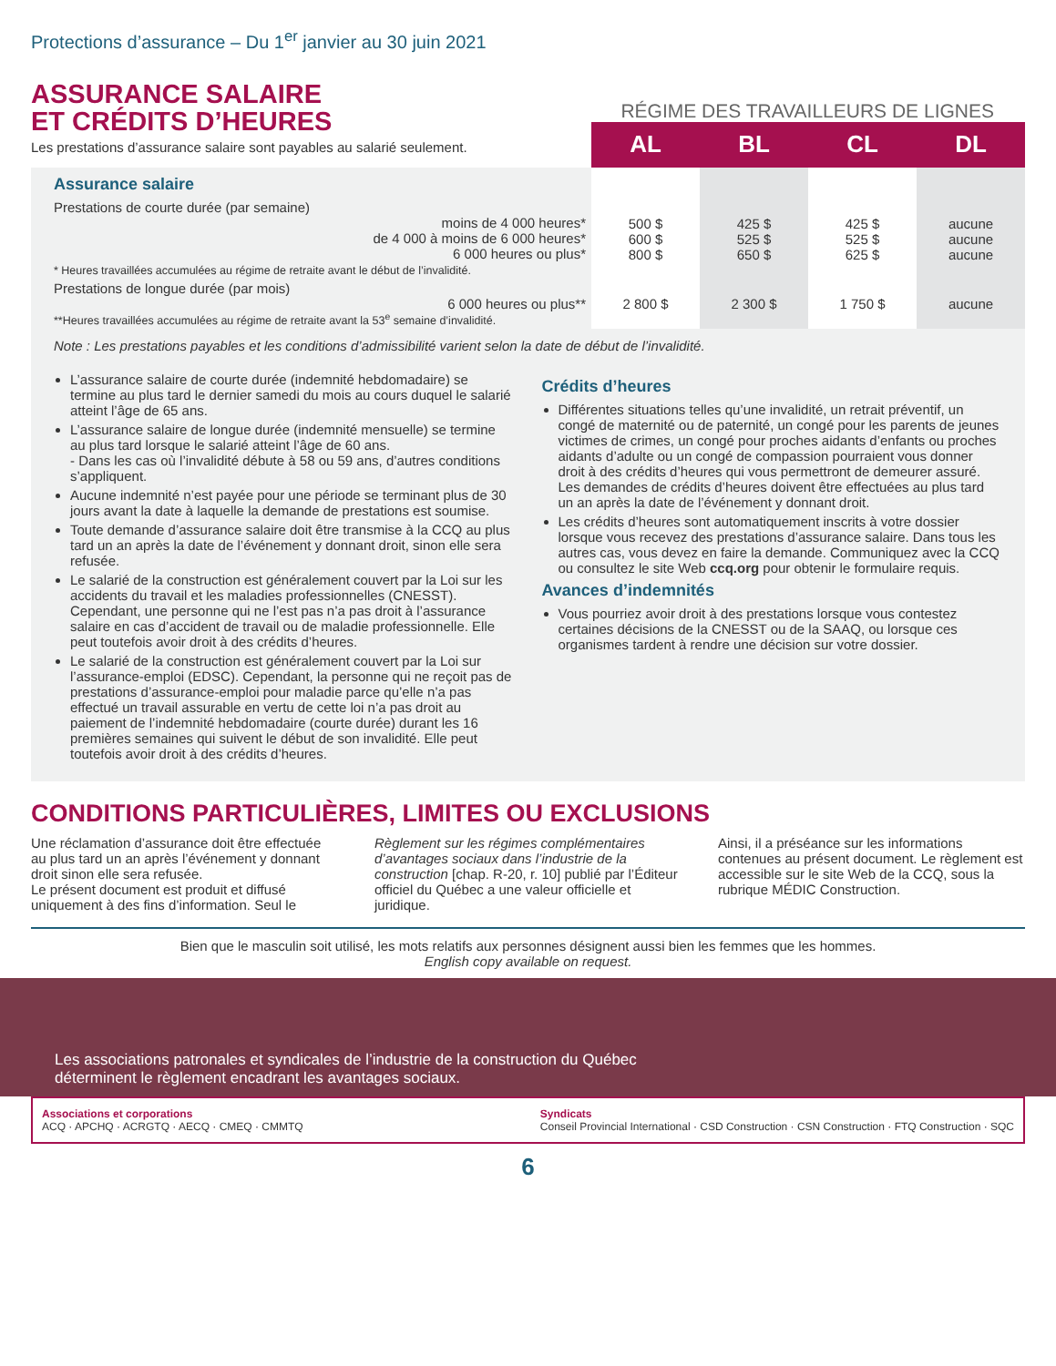Protections d’assurance – Du 1<sup>er</sup> janvier au 30 juin 2021
ASSURANCE SALAIRE
ET CRÉDITS D’HEURES
Les prestations d’assurance salaire sont payables au salarié seulement.
RÉGIME DES TRAVAILLEURS DE LIGNES
| | AL | BL | CL | DL |
| Assurance salaire Prestations de courte durée (par semaine) moins de 4 000 heures* de 4 000 à moins de 6 000 heures* 6 000 heures ou plus* * Heures travaillées accumulées au régime de retraite avant le début de l’invalidité. | 500 $ 600 $ 800 $ | 425 $ 525 $ 650 $ | 425 $ 525 $ 625 $ | aucune aucune aucune |
| Prestations de longue durée (par mois) 6 000 heures ou plus** **Heures travaillées accumulées au régime de retraite avant la 53<sup>e</sup> semaine d’invalidité. | 2 800 $ | 2 300 $ | 1 750 $ | aucune |
Note : Les prestations payables et les conditions d’admissibilité varient selon la date de début de l’invalidité.
L’assurance salaire de courte durée (indemnité hebdomadaire) se termine au plus tard le dernier samedi du mois au cours duquel le salarié atteint l’âge de 65 ans.
L’assurance salaire de longue durée (indemnité mensuelle) se termine au plus tard lorsque le salarié atteint l’âge de 60 ans.
- Dans les cas où l’invalidité débute à 58 ou 59 ans, d’autres conditions s’appliquent.
Aucune indemnité n’est payée pour une période se terminant plus de 30 jours avant la date à laquelle la demande de prestations est soumise.
Toute demande d’assurance salaire doit être transmise à la CCQ au plus tard un an après la date de l’événement y donnant droit, sinon elle sera refusée.
Le salarié de la construction est généralement couvert par la Loi sur les accidents du travail et les maladies professionnelles (CNESST). Cependant, une personne qui ne l’est pas n’a pas droit à l’assurance salaire en cas d’accident de travail ou de maladie professionnelle. Elle peut toutefois avoir droit à des crédits d’heures.
Le salarié de la construction est généralement couvert par la Loi sur l’assurance-emploi (EDSC). Cependant, la personne qui ne reçoit pas de prestations d’assurance-emploi pour maladie parce qu’elle n’a pas effectué un travail assurable en vertu de cette loi n’a pas droit au paiement de l’indemnité hebdomadaire (courte durée) durant les 16 premières semaines qui suivent le début de son invalidité. Elle peut toutefois avoir droit à des crédits d’heures.
Crédits d’heures
Différentes situations telles qu’une invalidité, un retrait préventif, un congé de maternité ou de paternité, un congé pour les parents de jeunes victimes de crimes, un congé pour proches aidants d’enfants ou proches aidants d’adulte ou un congé de compassion pourraient vous donner droit à des crédits d’heures qui vous permettront de demeurer assuré. Les demandes de crédits d’heures doivent être effectuées au plus tard un an après la date de l’événement y donnant droit.
Les crédits d’heures sont automatiquement inscrits à votre dossier lorsque vous recevez des prestations d’assurance salaire. Dans tous les autres cas, vous devez en faire la demande. Communiquez avec la CCQ ou consultez le site Web ccq.org pour obtenir le formulaire requis.
Avances d’indemnités
Vous pourriez avoir droit à des prestations lorsque vous contestez certaines décisions de la CNESST ou de la SAAQ, ou lorsque ces organismes tardent à rendre une décision sur votre dossier.
CONDITIONS PARTICULIÈRES, LIMITES OU EXCLUSIONS
Une réclamation d’assurance doit être effectuée au plus tard un an après l’événement y donnant droit sinon elle sera refusée.
Le présent document est produit et diffusé uniquement à des fins d’information. Seul le
Règlement sur les régimes complémentaires d’avantages sociaux dans l’industrie de la construction [chap. R-20, r. 10] publié par l’Éditeur officiel du Québec a une valeur officielle et juridique.
Ainsi, il a préséance sur les informations contenues au présent document. Le règlement est accessible sur le site Web de la CCQ, sous la rubrique MÉDIC Construction.
Bien que le masculin soit utilisé, les mots relatifs aux personnes désignent aussi bien les femmes que les hommes.
English copy available on request.
Les associations patronales et syndicales de l’industrie de la construction du Québec
déterminent le règlement encadrant les avantages sociaux.
Associations et corporations
ACQ · APCHQ · ACRGTQ · AECQ · CMEQ · CMMTQ
Syndicats
Conseil Provincial International · CSD Construction · CSN Construction · FTQ Construction · SQC
6